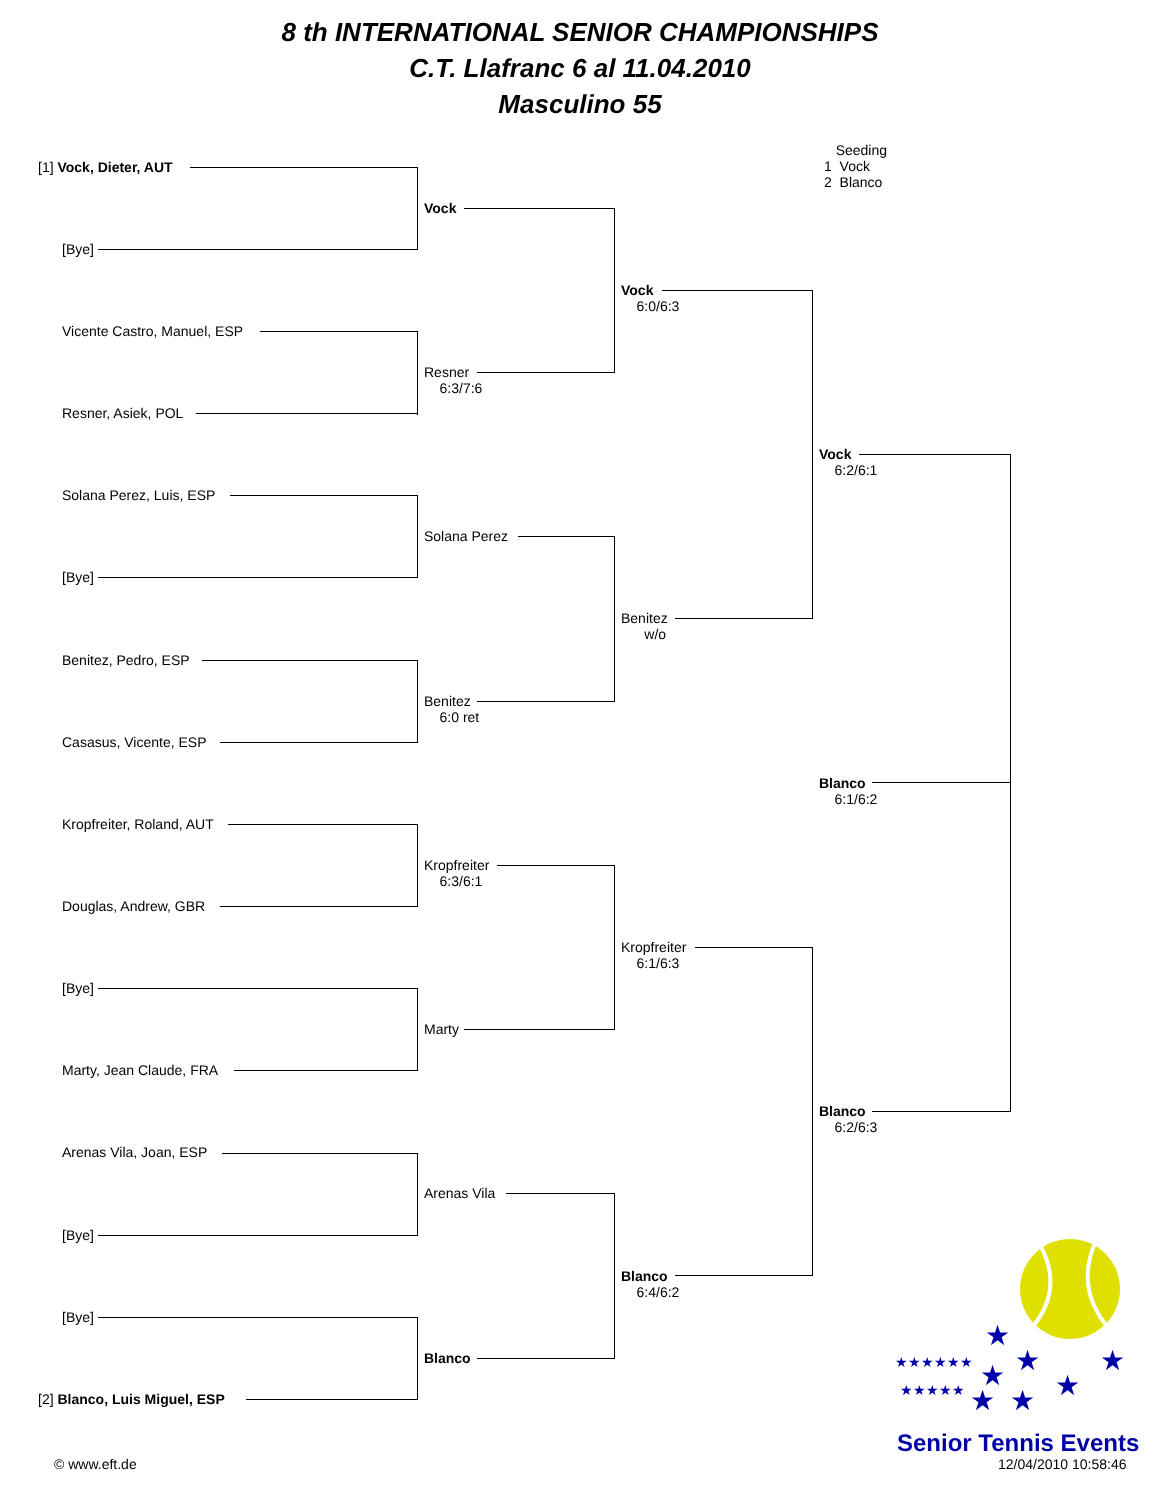8 th INTERNATIONAL SENIOR CHAMPIONSHIPS
C.T. Llafranc 6 al 11.04.2010
Masculino 55
Seeding
1 Vock
2 Blanco
[1] Vock, Dieter, AUT
[Bye]
Vicente Castro, Manuel, ESP
Resner, Asiek, POL
Solana Perez, Luis, ESP
[Bye]
Benitez, Pedro, ESP
Casasus, Vicente, ESP
Kropfreiter, Roland, AUT
Douglas, Andrew, GBR
[Bye]
Marty, Jean Claude, FRA
Arenas Vila, Joan, ESP
[Bye]
[Bye]
[2] Blanco, Luis Miguel, ESP
Vock
Resner
6:3/7:6
Solana Perez
Benitez
6:0 ret
Kropfreiter
6:3/6:1
Marty
Arenas Vila
Blanco
Vock
6:0/6:3
Benitez
w/o
Kropfreiter
6:1/6:3
Blanco
6:4/6:2
Vock
6:2/6:1
Blanco
6:1/6:2
Blanco
6:2/6:3
★
★
★
★
★
★
★
★★★★★★
★★★★★
Senior Tennis Events
12/04/2010 10:58:46
© www.eft.de